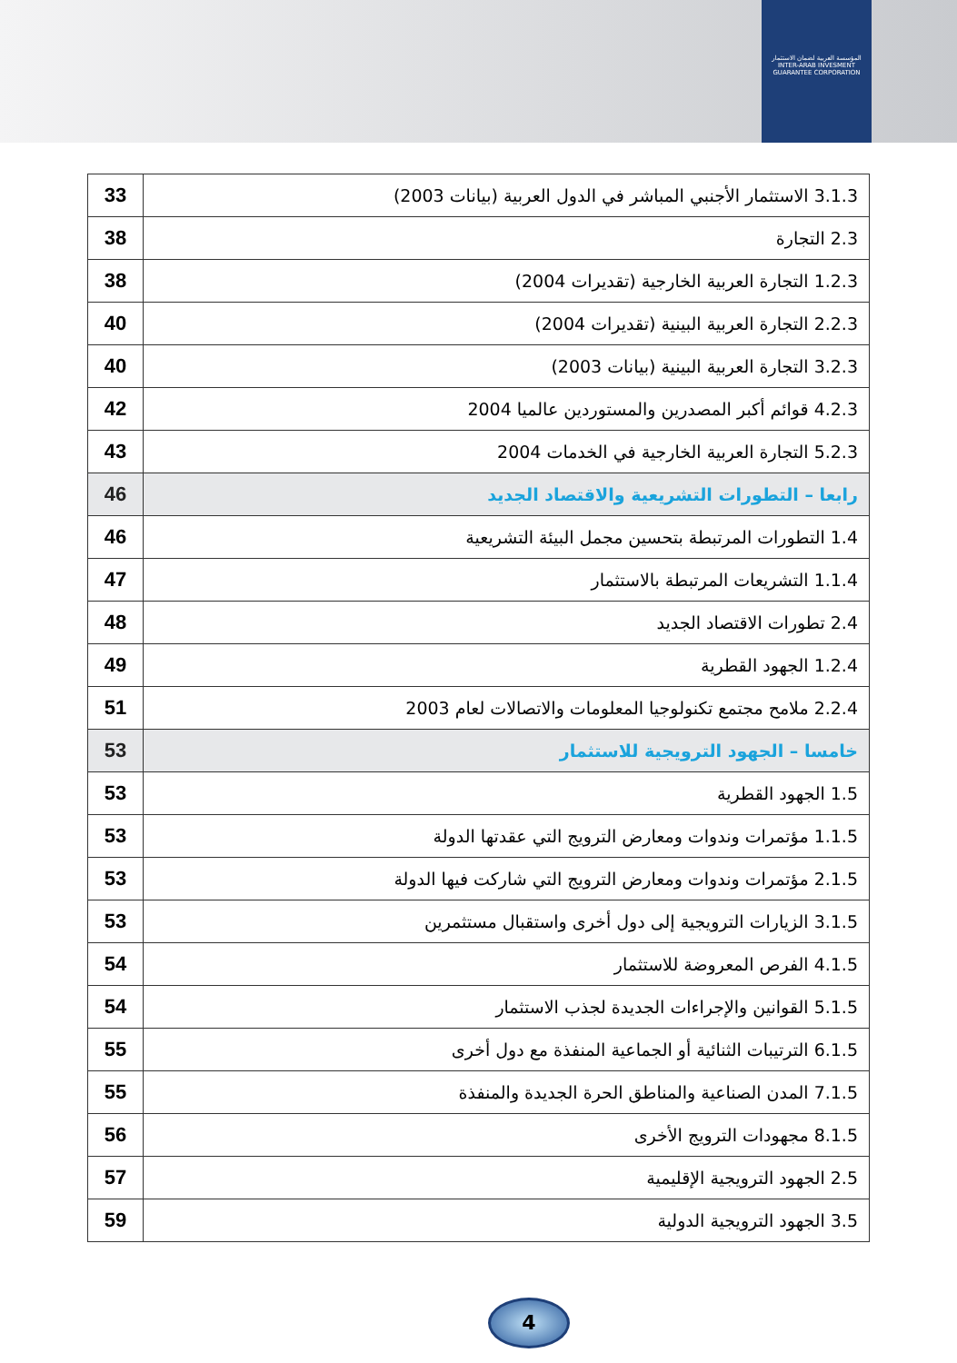المؤسسة العربية لضمان الاستثمار
INTER-ARAB INVESMENT GUARANTEE CORPORATION
| 3.1.3 الاستثمار الأجنبي المباشر في الدول العربية (بيانات 2003) | 33 |
| 2.3 التجارة | 38 |
| 1.2.3 التجارة العربية الخارجية (تقديرات 2004) | 38 |
| 2.2.3 التجارة العربية البينية (تقديرات 2004) | 40 |
| 3.2.3 التجارة العربية البينية (بيانات 2003) | 40 |
| 4.2.3 قوائم أكبر المصدرين والمستوردين عالميا 2004 | 42 |
| 5.2.3 التجارة العربية الخارجية في الخدمات 2004 | 43 |
| رابعا – التطورات التشريعية والاقتصاد الجديد | 46 |
| 1.4 التطورات المرتبطة بتحسين مجمل البيئة التشريعية | 46 |
| 1.1.4 التشريعات المرتبطة بالاستثمار | 47 |
| 2.4 تطورات الاقتصاد الجديد | 48 |
| 1.2.4 الجهود القطرية | 49 |
| 2.2.4 ملامح مجتمع تكنولوجيا المعلومات والاتصالات لعام 2003 | 51 |
| خامسا – الجهود الترويجية للاستثمار | 53 |
| 1.5 الجهود القطرية | 53 |
| 1.1.5 مؤتمرات وندوات ومعارض الترويج التي عقدتها الدولة | 53 |
| 2.1.5 مؤتمرات وندوات ومعارض الترويج التي شاركت فيها الدولة | 53 |
| 3.1.5 الزيارات الترويجية إلى دول أخرى واستقبال مستثمرين | 53 |
| 4.1.5 الفرص المعروضة للاستثمار | 54 |
| 5.1.5 القوانين والإجراءات الجديدة لجذب الاستثمار | 54 |
| 6.1.5 الترتيبات الثنائية أو الجماعية المنفذة مع دول أخرى | 55 |
| 7.1.5 المدن الصناعية والمناطق الحرة الجديدة والمنفذة | 55 |
| 8.1.5 مجهودات الترويج الأخرى | 56 |
| 2.5 الجهود الترويجية الإقليمية | 57 |
| 3.5 الجهود الترويجية الدولية | 59 |
4